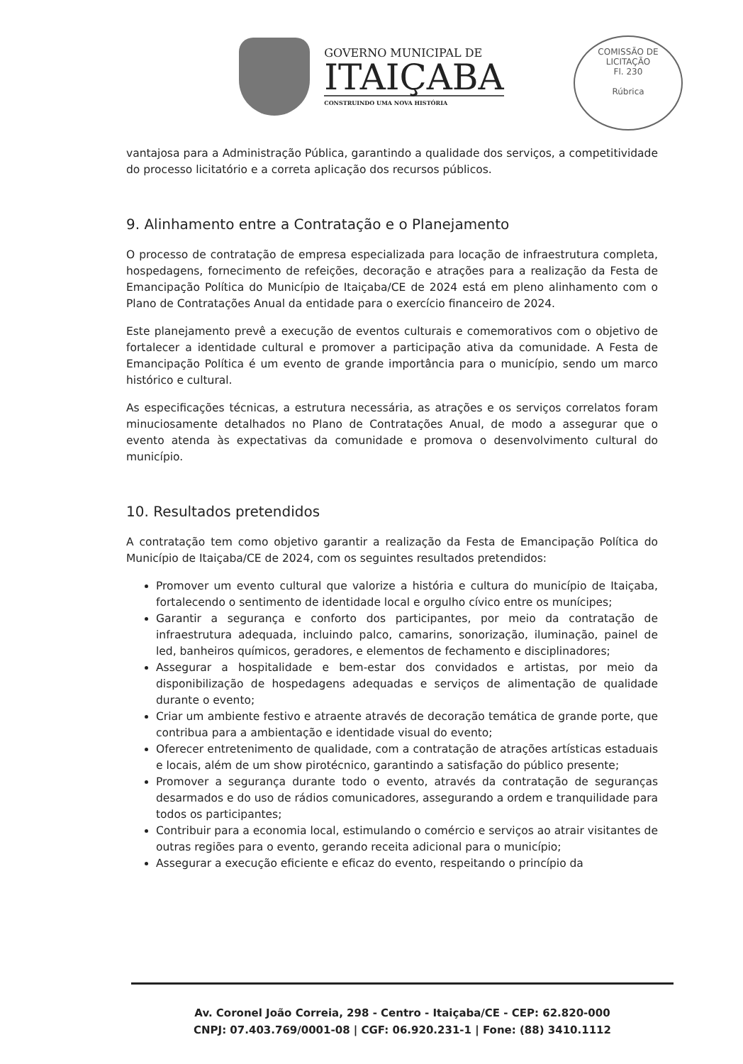GOVERNO MUNICIPAL DE
ITAIÇABA
CONSTRUINDO UMA NOVA HISTÓRIA
COMISSÃO DE LICITAÇÃO
Fl. 230
Rúbrica
vantajosa para a Administração Pública, garantindo a qualidade dos serviços, a competitividade do processo licitatório e a correta aplicação dos recursos públicos.
9. Alinhamento entre a Contratação e o Planejamento
O processo de contratação de empresa especializada para locação de infraestrutura completa, hospedagens, fornecimento de refeições, decoração e atrações para a realização da Festa de Emancipação Política do Município de Itaiçaba/CE de 2024 está em pleno alinhamento com o Plano de Contratações Anual da entidade para o exercício financeiro de 2024.
Este planejamento prevê a execução de eventos culturais e comemorativos com o objetivo de fortalecer a identidade cultural e promover a participação ativa da comunidade. A Festa de Emancipação Política é um evento de grande importância para o município, sendo um marco histórico e cultural.
As especificações técnicas, a estrutura necessária, as atrações e os serviços correlatos foram minuciosamente detalhados no Plano de Contratações Anual, de modo a assegurar que o evento atenda às expectativas da comunidade e promova o desenvolvimento cultural do município.
10. Resultados pretendidos
A contratação tem como objetivo garantir a realização da Festa de Emancipação Política do Município de Itaiçaba/CE de 2024, com os seguintes resultados pretendidos:
Promover um evento cultural que valorize a história e cultura do município de Itaiçaba, fortalecendo o sentimento de identidade local e orgulho cívico entre os munícipes;
Garantir a segurança e conforto dos participantes, por meio da contratação de infraestrutura adequada, incluindo palco, camarins, sonorização, iluminação, painel de led, banheiros químicos, geradores, e elementos de fechamento e disciplinadores;
Assegurar a hospitalidade e bem-estar dos convidados e artistas, por meio da disponibilização de hospedagens adequadas e serviços de alimentação de qualidade durante o evento;
Criar um ambiente festivo e atraente através de decoração temática de grande porte, que contribua para a ambientação e identidade visual do evento;
Oferecer entretenimento de qualidade, com a contratação de atrações artísticas estaduais e locais, além de um show pirotécnico, garantindo a satisfação do público presente;
Promover a segurança durante todo o evento, através da contratação de seguranças desarmados e do uso de rádios comunicadores, assegurando a ordem e tranquilidade para todos os participantes;
Contribuir para a economia local, estimulando o comércio e serviços ao atrair visitantes de outras regiões para o evento, gerando receita adicional para o município;
Assegurar a execução eficiente e eficaz do evento, respeitando o princípio da
Av. Coronel João Correia, 298 - Centro - Itaiçaba/CE - CEP: 62.820-000
CNPJ: 07.403.769/0001-08 | CGF: 06.920.231-1 | Fone: (88) 3410.1112